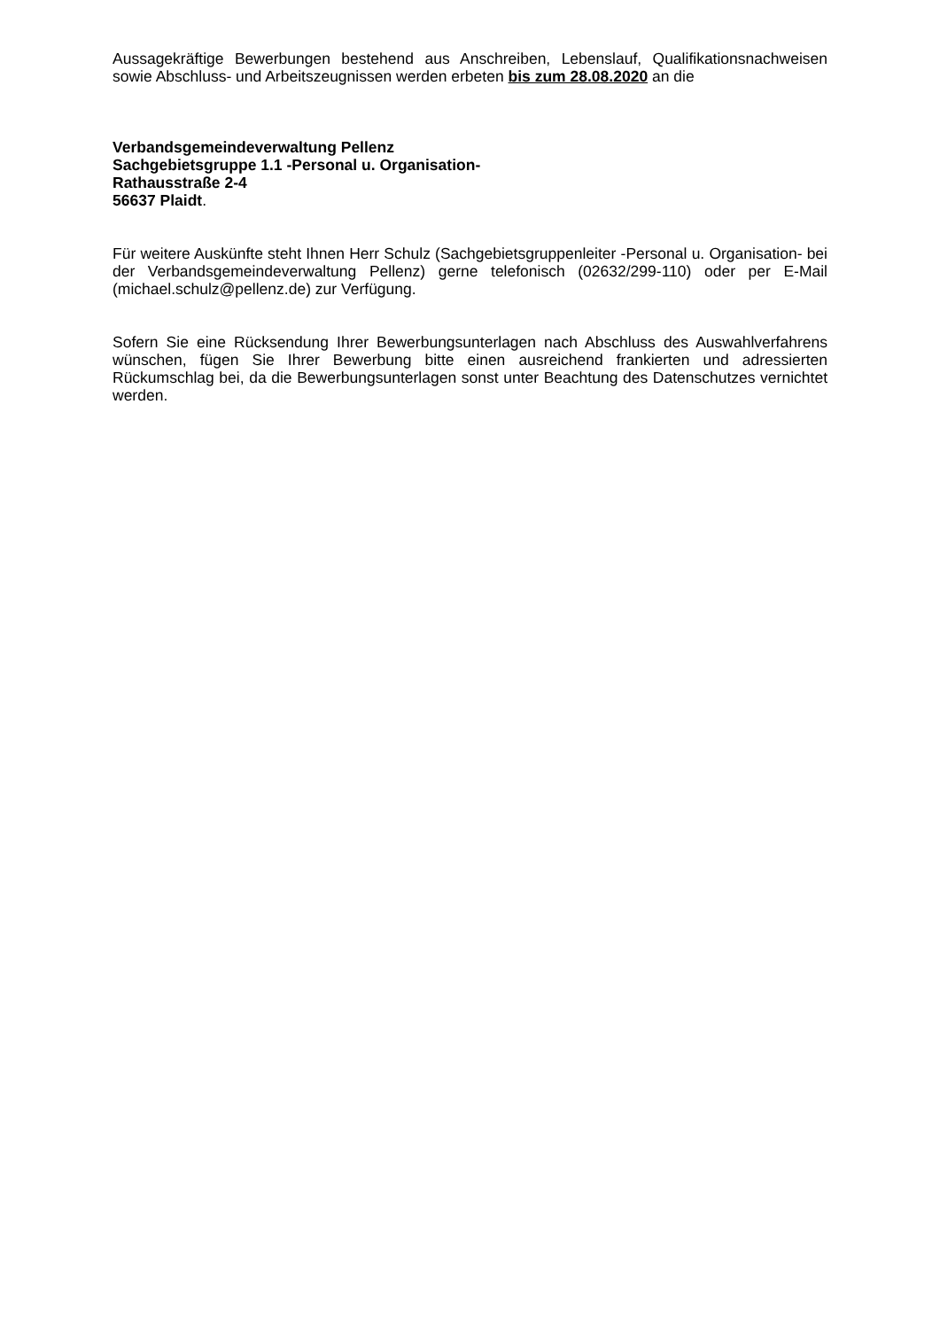Aussagekräftige Bewerbungen bestehend aus Anschreiben, Lebenslauf, Qualifikationsnachweisen sowie Abschluss- und Arbeitszeugnissen werden erbeten bis zum 28.08.2020 an die
Verbandsgemeindeverwaltung Pellenz
Sachgebietsgruppe 1.1 -Personal u. Organisation-
Rathausstraße 2-4
56637 Plaidt.
Für weitere Auskünfte steht Ihnen Herr Schulz (Sachgebietsgruppenleiter -Personal u. Organisation- bei der Verbandsgemeindeverwaltung Pellenz) gerne telefonisch (02632/299-110) oder per E-Mail (michael.schulz@pellenz.de) zur Verfügung.
Sofern Sie eine Rücksendung Ihrer Bewerbungsunterlagen nach Abschluss des Auswahlverfahrens wünschen, fügen Sie Ihrer Bewerbung bitte einen ausreichend frankierten und adressierten Rückumschlag bei, da die Bewerbungsunterlagen sonst unter Beachtung des Datenschutzes vernichtet werden.